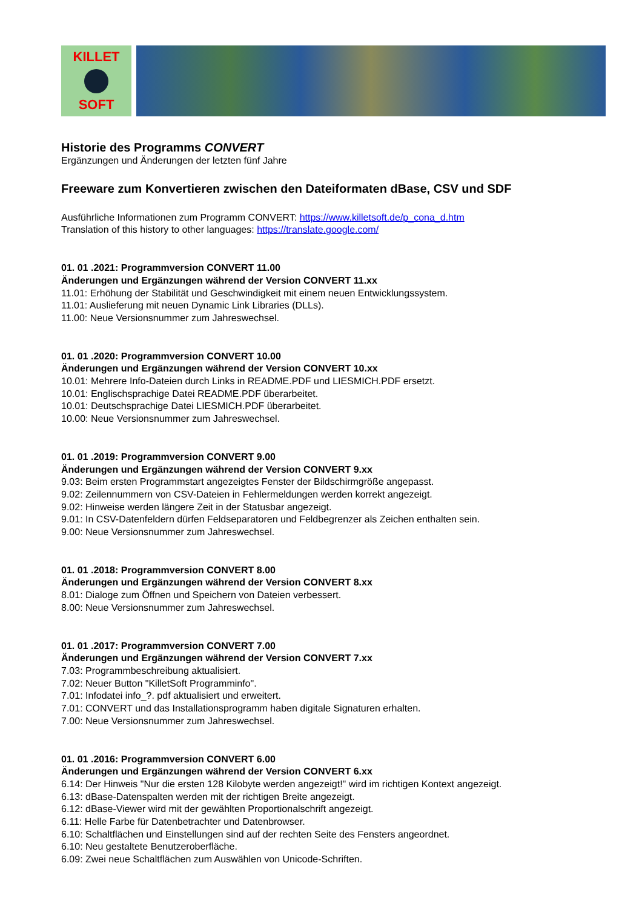KILLET
SOFT
Historie des Programms CONVERT
Ergänzungen und Änderungen der letzten fünf Jahre
Freeware zum Konvertieren zwischen den Dateiformaten dBase, CSV und SDF
Ausführliche Informationen zum Programm CONVERT: https://www.killetsoft.de/p_cona_d.htm
Translation of this history to other languages: https://translate.google.com/
01. 01 .2021: Programmversion CONVERT 11.00
Änderungen und Ergänzungen während der Version CONVERT 11.xx
11.01: Erhöhung der Stabilität und Geschwindigkeit mit einem neuen Entwicklungssystem.
11.01: Auslieferung mit neuen Dynamic Link Libraries (DLLs).
11.00: Neue Versionsnummer zum Jahreswechsel.
01. 01 .2020: Programmversion CONVERT 10.00
Änderungen und Ergänzungen während der Version CONVERT 10.xx
10.01: Mehrere Info-Dateien durch Links in README.PDF und LIESMICH.PDF ersetzt.
10.01: Englischsprachige Datei README.PDF überarbeitet.
10.01: Deutschsprachige Datei LIESMICH.PDF überarbeitet.
10.00: Neue Versionsnummer zum Jahreswechsel.
01. 01 .2019: Programmversion CONVERT 9.00
Änderungen und Ergänzungen während der Version CONVERT 9.xx
9.03: Beim ersten Programmstart angezeigtes Fenster der Bildschirmgröße angepasst.
9.02: Zeilennummern von CSV-Dateien in Fehlermeldungen werden korrekt angezeigt.
9.02: Hinweise werden längere Zeit in der Statusbar angezeigt.
9.01: In CSV-Datenfeldern dürfen Feldseparatoren und Feldbegrenzer als Zeichen enthalten sein.
9.00: Neue Versionsnummer zum Jahreswechsel.
01. 01 .2018: Programmversion CONVERT 8.00
Änderungen und Ergänzungen während der Version CONVERT 8.xx
8.01: Dialoge zum Öffnen und Speichern von Dateien verbessert.
8.00: Neue Versionsnummer zum Jahreswechsel.
01. 01 .2017: Programmversion CONVERT 7.00
Änderungen und Ergänzungen während der Version CONVERT 7.xx
7.03: Programmbeschreibung aktualisiert.
7.02: Neuer Button "KilletSoft Programminfo".
7.01: Infodatei info_?. pdf aktualisiert und erweitert.
7.01: CONVERT und das Installationsprogramm haben digitale Signaturen erhalten.
7.00: Neue Versionsnummer zum Jahreswechsel.
01. 01 .2016: Programmversion CONVERT 6.00
Änderungen und Ergänzungen während der Version CONVERT 6.xx
6.14: Der Hinweis "Nur die ersten 128 Kilobyte werden angezeigt!" wird im richtigen Kontext angezeigt.
6.13: dBase-Datenspalten werden mit der richtigen Breite angezeigt.
6.12: dBase-Viewer wird mit der gewählten Proportionalschrift angezeigt.
6.11: Helle Farbe für Datenbetrachter und Datenbrowser.
6.10: Schaltflächen und Einstellungen sind auf der rechten Seite des Fensters angeordnet.
6.10: Neu gestaltete Benutzeroberfläche.
6.09: Zwei neue Schaltflächen zum Auswählen von Unicode-Schriften.